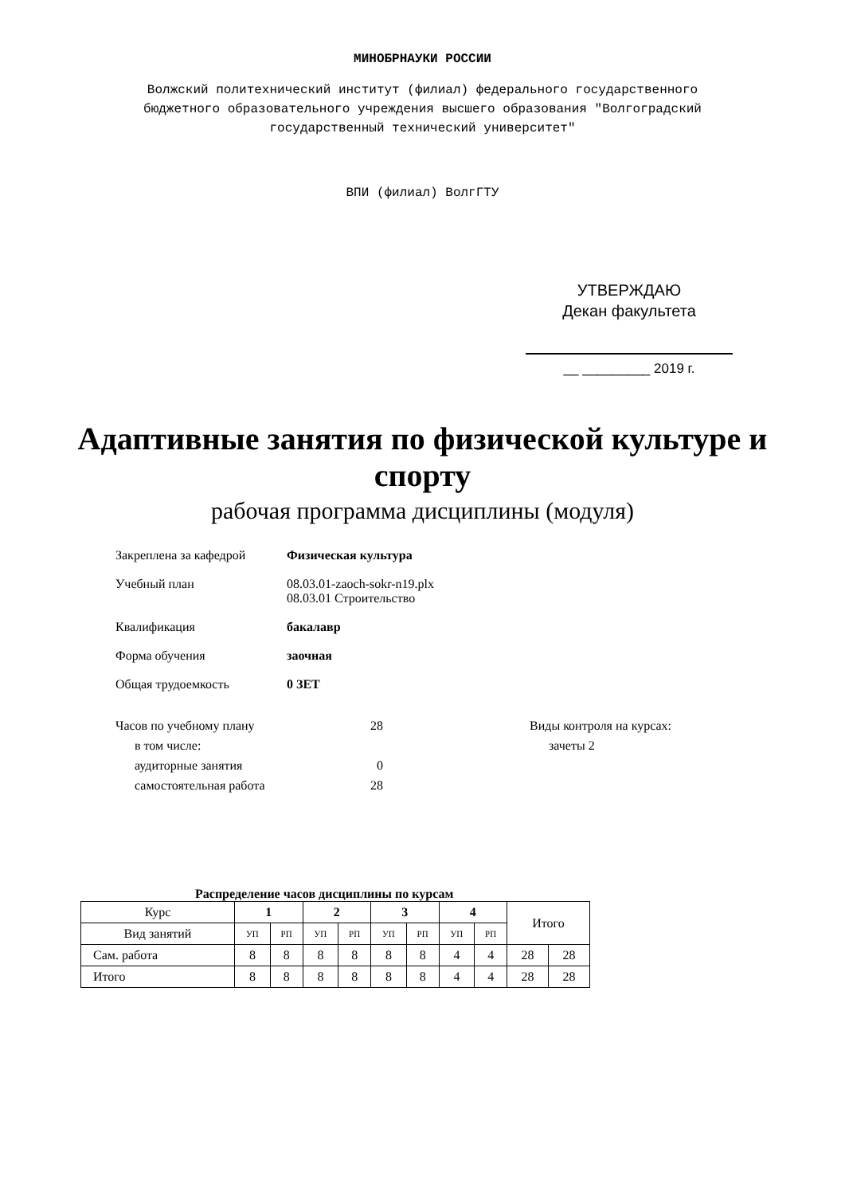МИНОБРНАУКИ РОССИИ
Волжский политехнический институт (филиал) федерального государственного
бюджетного образовательного учреждения высшего образования "Волгоградский
государственный технический университет"
ВПИ (филиал) ВолгГТУ
УТВЕРЖДАЮ
Декан факультета
__ _________ 2019 г.
Адаптивные занятия по физической культуре и
спорту
рабочая программа дисциплины (модуля)
Закреплена за кафедрой Физическая культура
Учебный план 08.03.01-zaoch-sokr-n19.plx
08.03.01 Строительство
Квалификация бакалавр
Форма обучения заочная
Общая трудоемкость 0 ЗЕТ
Часов по учебному плану
в том числе:
аудиторные занятия
самостоятельная работа
28
0
28
Виды контроля на курсах:
зачеты 2
Распределение часов дисциплины по курсам
| Курс | 1 | | 2 | | 3 | | 4 | | Итого | |
| Вид занятий | УП | РП | УП | РП | УП | РП | УП | РП | | |
| Сам. работа | 8 | 8 | 8 | 8 | 8 | 8 | 4 | 4 | 28 | 28 |
| Итого | 8 | 8 | 8 | 8 | 8 | 8 | 4 | 4 | 28 | 28 |